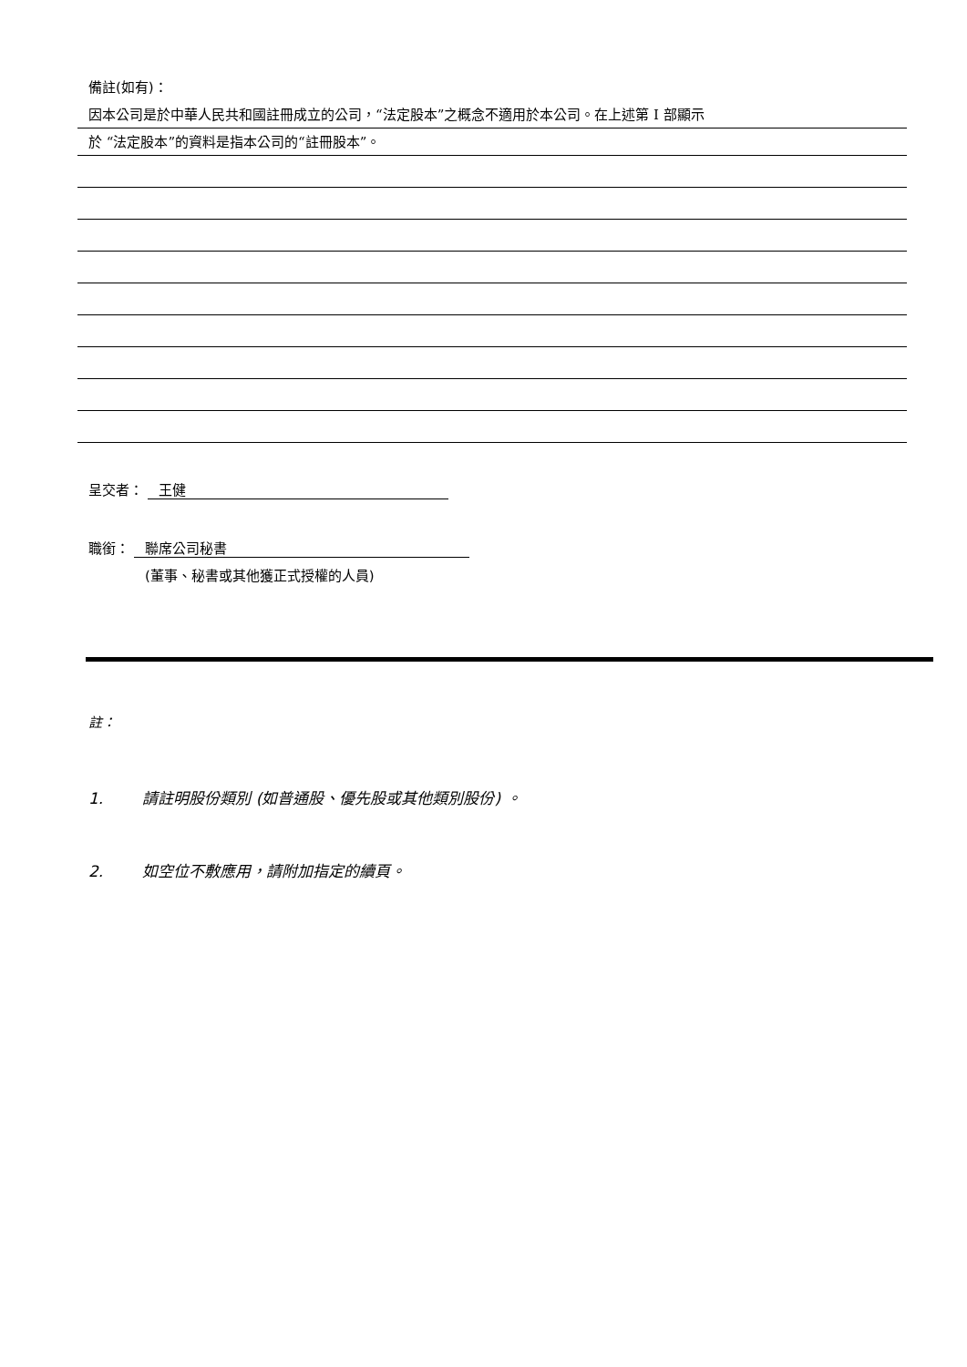備註(如有)：
因本公司是於中華人民共和國註冊成立的公司，“法定股本”之概念不適用於本公司。在上述第 I 部顯示
於 “法定股本”的資料是指本公司的“註冊股本”。
呈交者： 王健
職銜： 聯席公司秘書
(董事、秘書或其他獲正式授權的人員)
註：
1. 請註明股份類別 (如普通股、優先股或其他類別股份) 。
2. 如空位不敷應用，請附加指定的續頁。